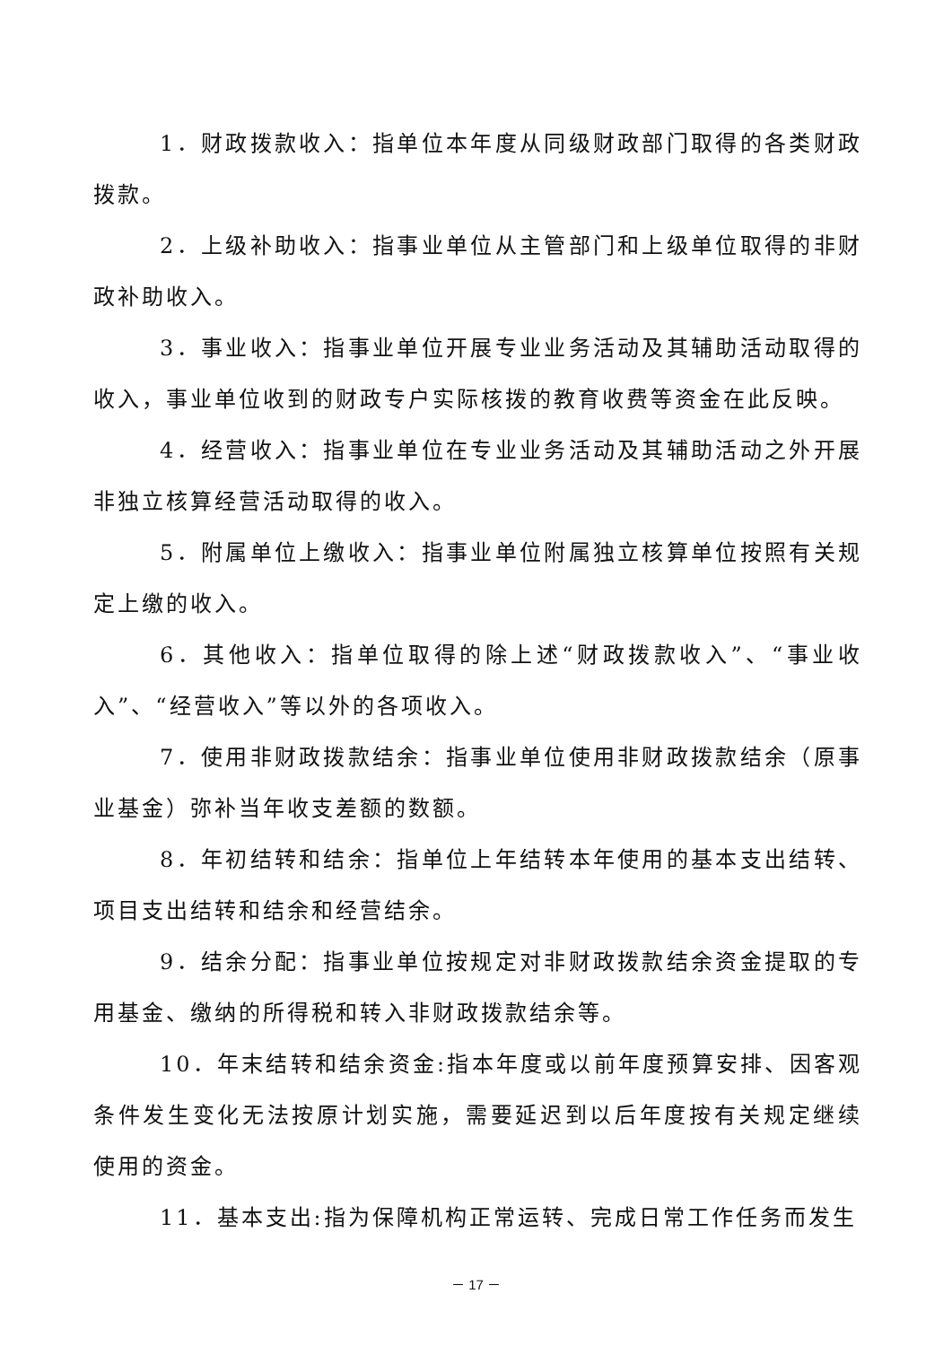1．财政拨款收入：指单位本年度从同级财政部门取得的各类财政拨款。
2．上级补助收入：指事业单位从主管部门和上级单位取得的非财政补助收入。
3．事业收入：指事业单位开展专业业务活动及其辅助活动取得的收入，事业单位收到的财政专户实际核拨的教育收费等资金在此反映。
4．经营收入：指事业单位在专业业务活动及其辅助活动之外开展非独立核算经营活动取得的收入。
5．附属单位上缴收入：指事业单位附属独立核算单位按照有关规定上缴的收入。
6．其他收入：指单位取得的除上述“财政拨款收入”、“事业收入”、“经营收入”等以外的各项收入。
7．使用非财政拨款结余：指事业单位使用非财政拨款结余（原事业基金）弥补当年收支差额的数额。
8．年初结转和结余：指单位上年结转本年使用的基本支出结转、项目支出结转和结余和经营结余。
9．结余分配：指事业单位按规定对非财政拨款结余资金提取的专用基金、缴纳的所得税和转入非财政拨款结余等。
10．年末结转和结余资金:指本年度或以前年度预算安排、因客观条件发生变化无法按原计划实施，需要延迟到以后年度按有关规定继续使用的资金。
11．基本支出:指为保障机构正常运转、完成日常工作任务而发生
－ 17 －